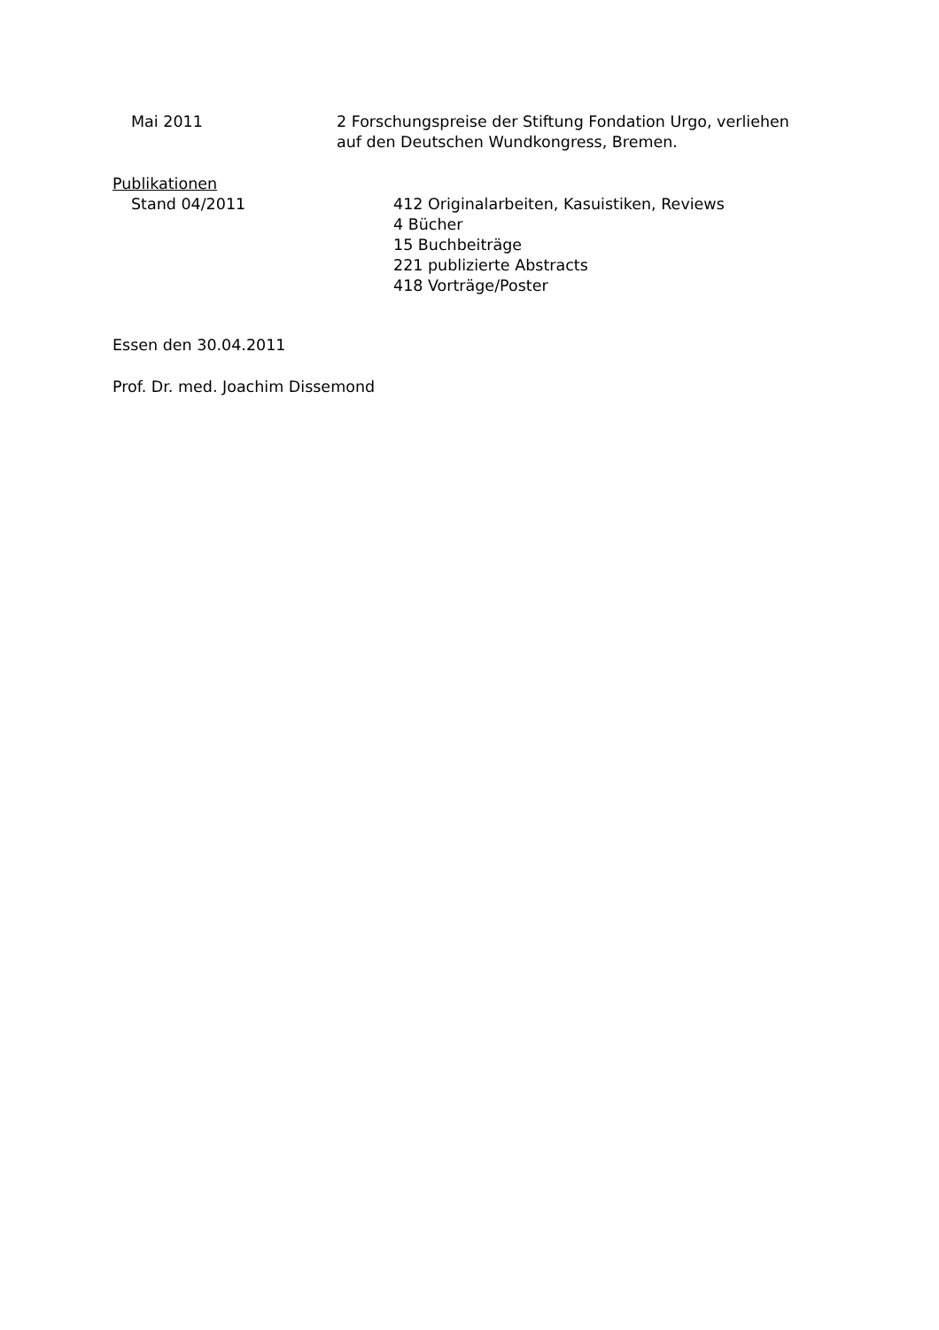Mai 2011 2 Forschungspreise der Stiftung Fondation Urgo, verliehen auf den Deutschen Wundkongress, Bremen.
Publikationen
Stand 04/2011 412 Originalarbeiten, Kasuistiken, Reviews
4 Bücher
15 Buchbeiträge
221 publizierte Abstracts
418 Vorträge/Poster
Essen den 30.04.2011
Prof. Dr. med. Joachim Dissemond